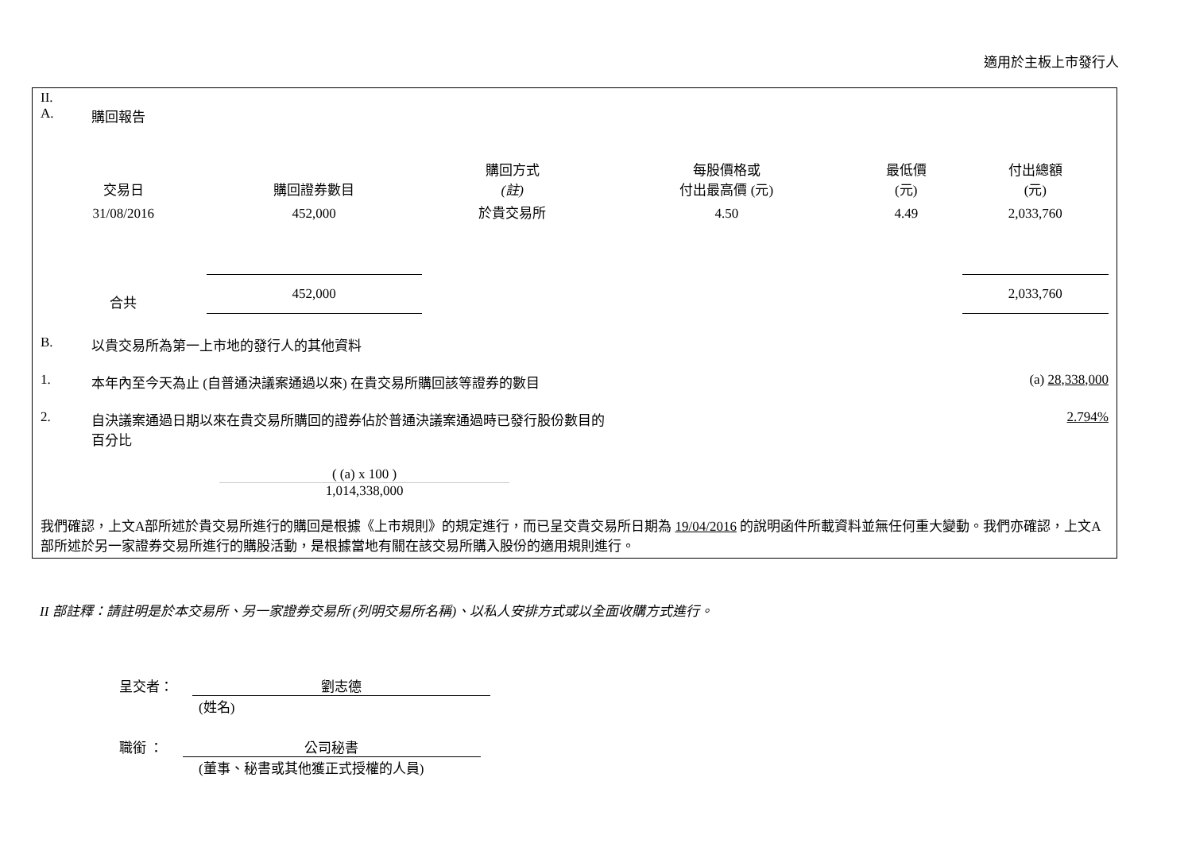適用於主板上市發行人
II.
A. 購回報告
| 交易日 | 購回證券數目 | 購回方式 (註) | 每股價格或 付出最高價 (元) | 最低價 (元) | 付出總額 (元) |
| --- | --- | --- | --- | --- | --- |
| 31/08/2016 | 452,000 | 於貴交易所 | 4.50 | 4.49 | 2,033,760 |
| 合共 | 452,000 | | | | 2,033,760 |
B. 以貴交易所為第一上市地的發行人的其他資料
1. 本年內至今天為止 (自普通決議案通過以來) 在貴交易所購回該等證券的數目
(a) 28,338,000
2. 自決議案通過日期以來在貴交易所購回的證券佔於普通決議案通過時已發行股份數目的
百分比
2.794%
( (a) x 100 )
1,014,338,000
我們確認，上文A部所述於貴交易所進行的購回是根據《上市規則》的規定進行，而已呈交貴交易所日期為 19/04/2016 的說明函件所載資料並無任何重大變動。我們亦確認，上文A部所述於另一家證券交易所進行的購股活動，是根據當地有關在該交易所購入股份的適用規則進行。
II 部註釋：請註明是於本交易所、另一家證券交易所 (列明交易所名稱)、以私人安排方式或以全面收購方式進行。
呈交者： 劉志德
(姓名)
職銜 ： 公司秘書
(董事、秘書或其他獲正式授權的人員)